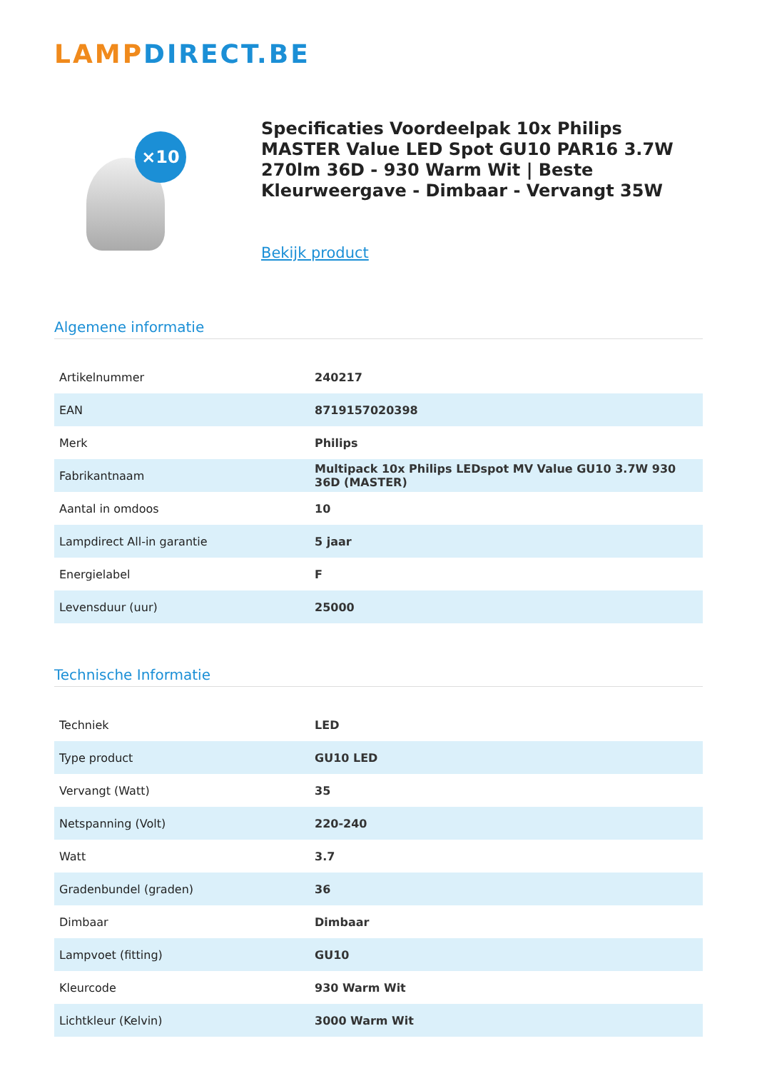LAMPDIRECT.BE
×10
Specificaties Voordeelpak 10x Philips MASTER Value LED Spot GU10 PAR16 3.7W 270lm 36D - 930 Warm Wit | Beste Kleurweergave - Dimbaar - Vervangt 35W
Bekijk product
Algemene informatie
| Artikelnummer | 240217 |
| EAN | 8719157020398 |
| Merk | Philips |
| Fabrikantnaam | Multipack 10x Philips LEDspot MV Value GU10 3.7W 930 36D (MASTER) |
| Aantal in omdoos | 10 |
| Lampdirect All-in garantie | 5 jaar |
| Energielabel | F |
| Levensduur (uur) | 25000 |
Technische Informatie
| Techniek | LED |
| Type product | GU10 LED |
| Vervangt (Watt) | 35 |
| Netspanning (Volt) | 220-240 |
| Watt | 3.7 |
| Gradenbundel (graden) | 36 |
| Dimbaar | Dimbaar |
| Lampvoet (fitting) | GU10 |
| Kleurcode | 930 Warm Wit |
| Lichtkleur (Kelvin) | 3000 Warm Wit |